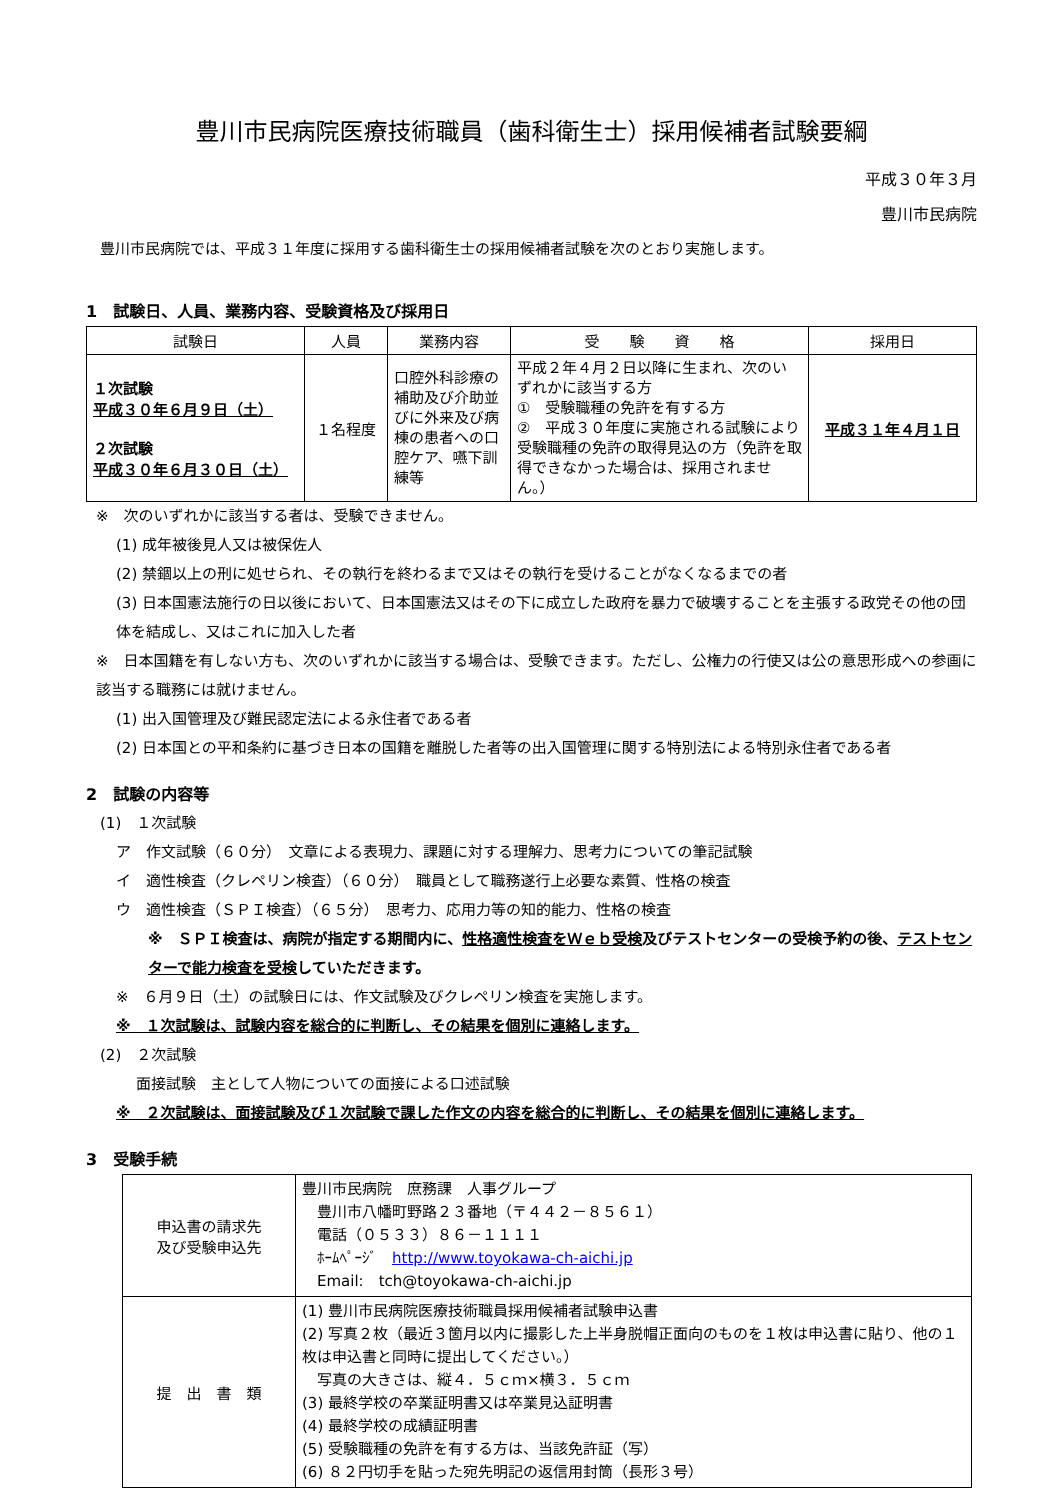豊川市民病院医療技術職員（歯科衛生士）採用候補者試験要綱
平成３０年３月
豊川市民病院
豊川市民病院では、平成３１年度に採用する歯科衛生士の採用候補者試験を次のとおり実施します。
1　試験日、人員、業務内容、受験資格及び採用日
| 試験日 | 人員 | 業務内容 | 受 験 資 格 | 採用日 |
| --- | --- | --- | --- | --- |
| １次試験 平成３０年６月９日（土） ２次試験 平成３０年６月３０日（土） | １名程度 | 口腔外科診療の補助及び介助並びに外来及び病棟の患者への口腔ケア、嚥下訓練等 | 平成２年４月２日以降に生まれ、次のいずれかに該当する方 ① 受験職種の免許を有する方 ② 平成３０年度に実施される試験により受験職種の免許の取得見込の方（免許を取得できなかった場合は、採用されません。） | 平成３１年４月１日 |
※　次のいずれかに該当する者は、受験できません。
(1) 成年被後見人又は被保佐人
(2) 禁錮以上の刑に処せられ、その執行を終わるまで又はその執行を受けることがなくなるまでの者
(3) 日本国憲法施行の日以後において、日本国憲法又はその下に成立した政府を暴力で破壊することを主張する政党その他の団体を結成し、又はこれに加入した者
※　日本国籍を有しない方も、次のいずれかに該当する場合は、受験できます。ただし、公権力の行使又は公の意思形成への参画に該当する職務には就けません。
(1) 出入国管理及び難民認定法による永住者である者
(2) 日本国との平和条約に基づき日本の国籍を離脱した者等の出入国管理に関する特別法による特別永住者である者
2　試験の内容等
(1)　１次試験
ア　作文試験（６０分）　文章による表現力、課題に対する理解力、思考力についての筆記試験
イ　適性検査（クレペリン検査）（６０分）　職員として職務遂行上必要な素質、性格の検査
ウ　適性検査（ＳＰＩ検査）（６５分）　思考力、応用力等の知的能力、性格の検査
※　ＳＰＩ検査は、病院が指定する期間内に、性格適性検査をＷｅｂ受検及びテストセンターの受検予約の後、テストセンターで能力検査を受検していただきます。
※　６月９日（土）の試験日には、作文試験及びクレペリン検査を実施します。
※　１次試験は、試験内容を総合的に判断し、その結果を個別に連絡します。
(2)　２次試験
面接試験　主として人物についての面接による口述試験
※　２次試験は、面接試験及び１次試験で課した作文の内容を総合的に判断し、その結果を個別に連絡します。
3　受験手続
| 申込書の請求先 及び受験申込先 | 豊川市民病院 庶務課 人事グループ 豊川市八幡町野路２３番地（〒４４２－８５６１） 電話（０５３３）８６－１１１１ ﾎｰﾑﾍﾟｰｼﾞ http://www.toyokawa-ch-aichi.jp Email: tch@toyokawa-ch-aichi.jp |
| 提 出 書 類 | (1) 豊川市民病院医療技術職員採用候補者試験申込書 (2) 写真２枚（最近３箇月以内に撮影した上半身脱帽正面向のものを１枚は申込書に貼り、他の１枚は申込書と同時に提出してください。） 写真の大きさは、縦４．５ｃｍ×横３．５ｃｍ (3) 最終学校の卒業証明書又は卒業見込証明書 (4) 最終学校の成績証明書 (5) 受験職種の免許を有する方は、当該免許証（写） (6) ８２円切手を貼った宛先明記の返信用封筒（長形３号） |